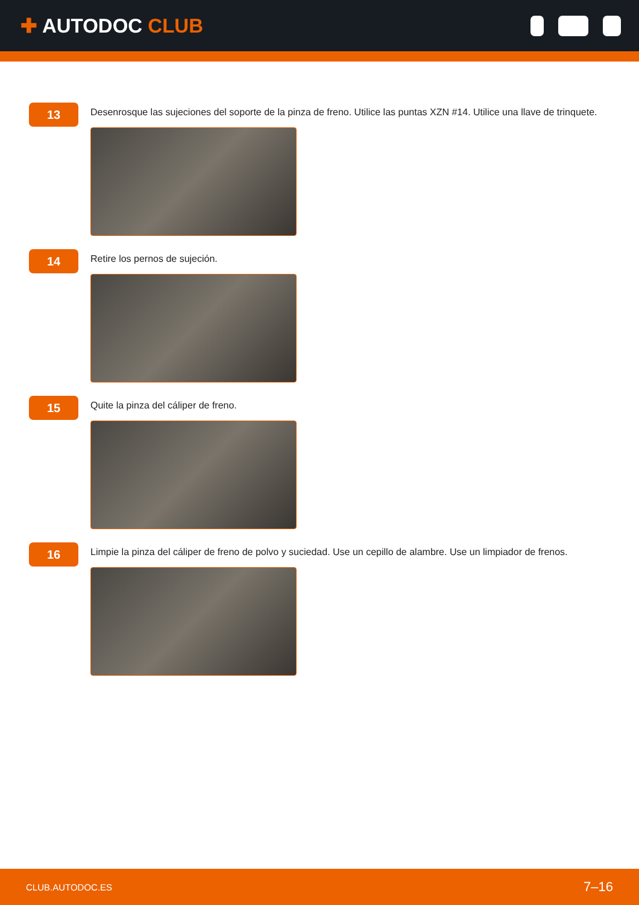✚ AUTODOC CLUB
13
Desenrosque las sujeciones del soporte de la pinza de freno. Utilice las puntas XZN #14. Utilice una llave de trinquete.
14
Retire los pernos de sujeción.
15
Quite la pinza del cáliper de freno.
16
Limpie la pinza del cáliper de freno de polvo y suciedad. Use un cepillo de alambre. Use un limpiador de frenos.
CLUB.AUTODOC.ES 7–16